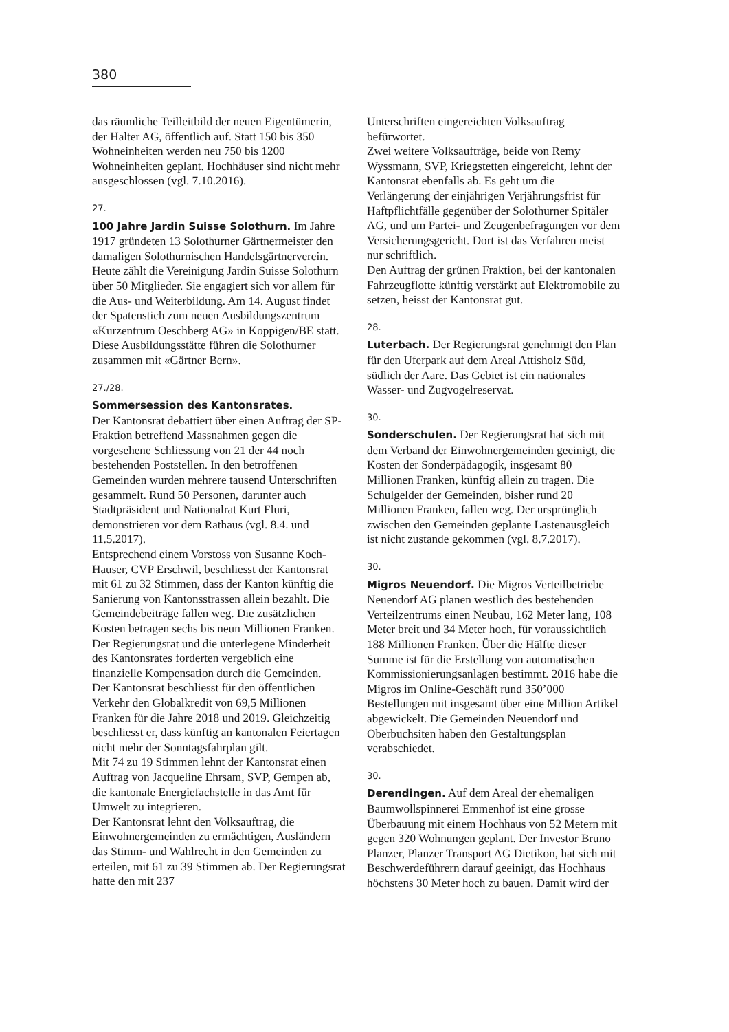380
das räumliche Teilleitbild der neuen Eigentümerin, der Halter AG, öffentlich auf. Statt 150 bis 350 Wohneinheiten werden neu 750 bis 1200 Wohneinheiten geplant. Hochhäuser sind nicht mehr ausgeschlossen (vgl. 7.10.2016).
27.
100 Jahre Jardin Suisse Solothurn. Im Jahre 1917 gründeten 13 Solothurner Gärtnermeister den damaligen Solothurnischen Handelsgärtnerverein. Heute zählt die Vereinigung Jardin Suisse Solothurn über 50 Mitglieder. Sie engagiert sich vor allem für die Aus- und Weiterbildung. Am 14. August findet der Spatenstich zum neuen Ausbildungszentrum «Kurzentrum Oeschberg AG» in Koppigen/BE statt. Diese Ausbildungsstätte führen die Solothurner zusammen mit «Gärtner Bern».
27./28.
Sommersession des Kantonsrates.
Der Kantonsrat debattiert über einen Auftrag der SP-Fraktion betreffend Massnahmen gegen die vorgesehene Schliessung von 21 der 44 noch bestehenden Poststellen. In den betroffenen Gemeinden wurden mehrere tausend Unterschriften gesammelt. Rund 50 Personen, darunter auch Stadtpräsident und Nationalrat Kurt Fluri, demonstrieren vor dem Rathaus (vgl. 8.4. und 11.5.2017).
Entsprechend einem Vorstoss von Susanne Koch-Hauser, CVP Erschwil, beschliesst der Kantonsrat mit 61 zu 32 Stimmen, dass der Kanton künftig die Sanierung von Kantonsstrassen allein bezahlt. Die Gemeindebeiträge fallen weg. Die zusätzlichen Kosten betragen sechs bis neun Millionen Franken. Der Regierungsrat und die unterlegene Minderheit des Kantonsrates forderten vergeblich eine finanzielle Kompensation durch die Gemeinden.
Der Kantonsrat beschliesst für den öffentlichen Verkehr den Globalkredit von 69,5 Millionen Franken für die Jahre 2018 und 2019. Gleichzeitig beschliesst er, dass künftig an kantonalen Feiertagen nicht mehr der Sonntagsfahrplan gilt.
Mit 74 zu 19 Stimmen lehnt der Kantonsrat einen Auftrag von Jacqueline Ehrsam, SVP, Gempen ab, die kantonale Energiefachstelle in das Amt für Umwelt zu integrieren.
Der Kantonsrat lehnt den Volksauftrag, die Einwohnergemeinden zu ermächtigen, Ausländern das Stimm- und Wahlrecht in den Gemeinden zu erteilen, mit 61 zu 39 Stimmen ab. Der Regierungsrat hatte den mit 237
Unterschriften eingereichten Volksauftrag befürwortet.
Zwei weitere Volksaufträge, beide von Remy Wyssmann, SVP, Kriegstetten eingereicht, lehnt der Kantonsrat ebenfalls ab. Es geht um die Verlängerung der einjährigen Verjährungsfrist für Haftpflichtfälle gegenüber der Solothurner Spitäler AG, und um Partei- und Zeugenbefragungen vor dem Versicherungsgericht. Dort ist das Verfahren meist nur schriftlich.
Den Auftrag der grünen Fraktion, bei der kantonalen Fahrzeugflotte künftig verstärkt auf Elektromobile zu setzen, heisst der Kantonsrat gut.
28.
Luterbach. Der Regierungsrat genehmigt den Plan für den Uferpark auf dem Areal Attisholz Süd, südlich der Aare. Das Gebiet ist ein nationales Wasser- und Zugvogelreservat.
30.
Sonderschulen. Der Regierungsrat hat sich mit dem Verband der Einwohnergemeinden geeinigt, die Kosten der Sonderpädagogik, insgesamt 80 Millionen Franken, künftig allein zu tragen. Die Schulgelder der Gemeinden, bisher rund 20 Millionen Franken, fallen weg. Der ursprünglich zwischen den Gemeinden geplante Lastenausgleich ist nicht zustande gekommen (vgl. 8.7.2017).
30.
Migros Neuendorf. Die Migros Verteilbetriebe Neuendorf AG planen westlich des bestehenden Verteilzentrums einen Neubau, 162 Meter lang, 108 Meter breit und 34 Meter hoch, für voraussichtlich 188 Millionen Franken. Über die Hälfte dieser Summe ist für die Erstellung von automatischen Kommissionierungsanlagen bestimmt. 2016 habe die Migros im Online-Geschäft rund 350’000 Bestellungen mit insgesamt über eine Million Artikel abgewickelt. Die Gemeinden Neuendorf und Oberbuchsiten haben den Gestaltungsplan verabschiedet.
30.
Derendingen. Auf dem Areal der ehemaligen Baumwollspinnerei Emmenhof ist eine grosse Überbauung mit einem Hochhaus von 52 Metern mit gegen 320 Wohnungen geplant. Der Investor Bruno Planzer, Planzer Transport AG Dietikon, hat sich mit Beschwerdeführern darauf geeinigt, das Hochhaus höchstens 30 Meter hoch zu bauen. Damit wird der